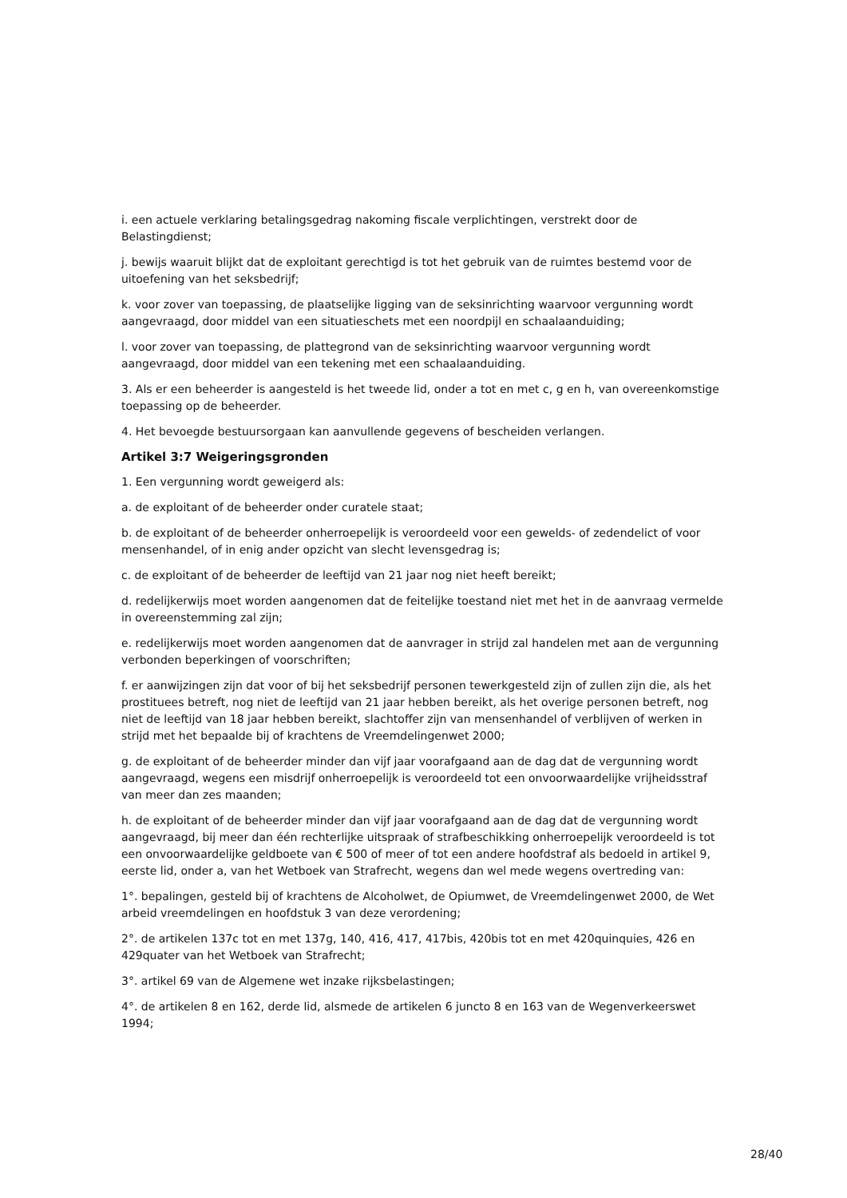i. een actuele verklaring betalingsgedrag nakoming fiscale verplichtingen, verstrekt door de Belastingdienst;
j. bewijs waaruit blijkt dat de exploitant gerechtigd is tot het gebruik van de ruimtes bestemd voor de uitoefening van het seksbedrijf;
k. voor zover van toepassing, de plaatselijke ligging van de seksinrichting waarvoor vergunning wordt aangevraagd, door middel van een situatieschets met een noordpijl en schaalaanduiding;
l. voor zover van toepassing, de plattegrond van de seksinrichting waarvoor vergunning wordt aangevraagd, door middel van een tekening met een schaalaanduiding.
3. Als er een beheerder is aangesteld is het tweede lid, onder a tot en met c, g en h, van overeenkomstige toepassing op de beheerder.
4. Het bevoegde bestuursorgaan kan aanvullende gegevens of bescheiden verlangen.
Artikel 3:7 Weigeringsgronden
1. Een vergunning wordt geweigerd als:
a. de exploitant of de beheerder onder curatele staat;
b. de exploitant of de beheerder onherroepelijk is veroordeeld voor een gewelds- of zedendelict of voor mensenhandel, of in enig ander opzicht van slecht levensgedrag is;
c. de exploitant of de beheerder de leeftijd van 21 jaar nog niet heeft bereikt;
d. redelijkerwijs moet worden aangenomen dat de feitelijke toestand niet met het in de aanvraag vermelde in overeenstemming zal zijn;
e. redelijkerwijs moet worden aangenomen dat de aanvrager in strijd zal handelen met aan de vergunning verbonden beperkingen of voorschriften;
f. er aanwijzingen zijn dat voor of bij het seksbedrijf personen tewerkgesteld zijn of zullen zijn die, als het prostituees betreft, nog niet de leeftijd van 21 jaar hebben bereikt, als het overige personen betreft, nog niet de leeftijd van 18 jaar hebben bereikt, slachtoffer zijn van mensenhandel of verblijven of werken in strijd met het bepaalde bij of krachtens de Vreemdelingenwet 2000;
g. de exploitant of de beheerder minder dan vijf jaar voorafgaand aan de dag dat de vergunning wordt aangevraagd, wegens een misdrijf onherroepelijk is veroordeeld tot een onvoorwaardelijke vrijheidsstraf van meer dan zes maanden;
h. de exploitant of de beheerder minder dan vijf jaar voorafgaand aan de dag dat de vergunning wordt aangevraagd, bij meer dan één rechterlijke uitspraak of strafbeschikking onherroepelijk veroordeeld is tot een onvoorwaardelijke geldboete van € 500 of meer of tot een andere hoofdstraf als bedoeld in artikel 9, eerste lid, onder a, van het Wetboek van Strafrecht, wegens dan wel mede wegens overtreding van:
1°. bepalingen, gesteld bij of krachtens de Alcoholwet, de Opiumwet, de Vreemdelingenwet 2000, de Wet arbeid vreemdelingen en hoofdstuk 3 van deze verordening;
2°. de artikelen 137c tot en met 137g, 140, 416, 417, 417bis, 420bis tot en met 420quinquies, 426 en 429quater van het Wetboek van Strafrecht;
3°. artikel 69 van de Algemene wet inzake rijksbelastingen;
4°. de artikelen 8 en 162, derde lid, alsmede de artikelen 6 juncto 8 en 163 van de Wegenverkeerswet 1994;
28/40